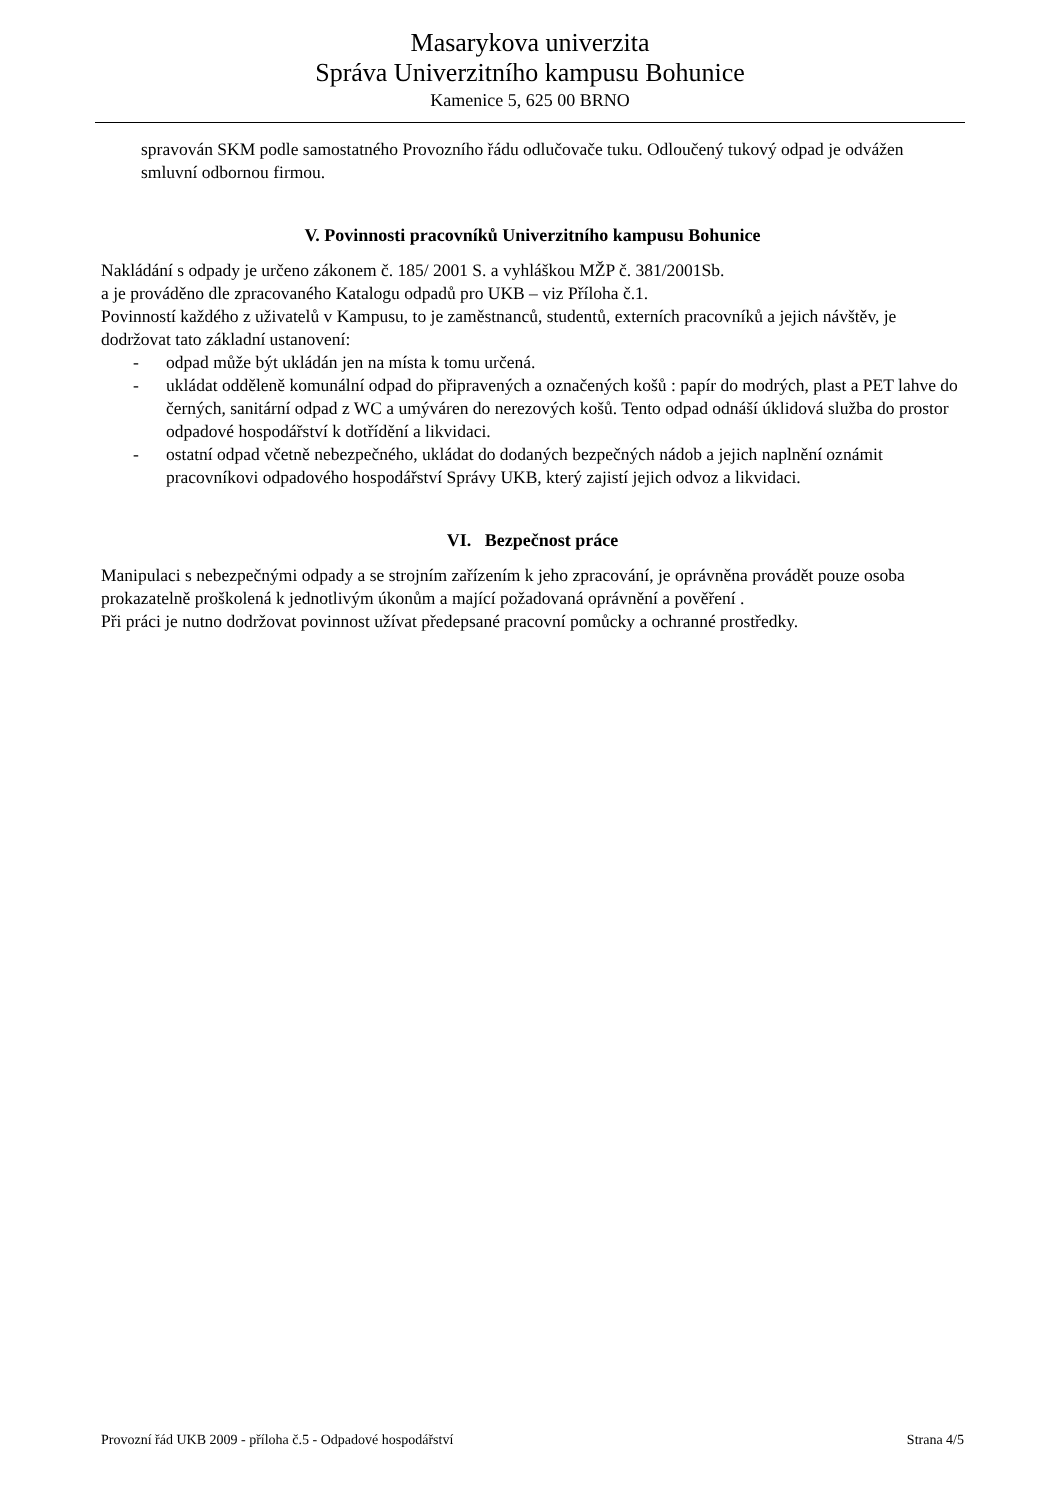Masarykova univerzita
Správa Univerzitního kampusu Bohunice
Kamenice 5, 625 00 BRNO
spravován SKM podle samostatného Provozního řádu odlučovače tuku. Odloučený tukový odpad je odvážen smluvní odbornou firmou.
V. Povinnosti pracovníků Univerzitního kampusu Bohunice
Nakládání s odpady je určeno zákonem č. 185/ 2001 S. a vyhláškou MŽP č. 381/2001Sb.
a je prováděno dle zpracovaného Katalogu odpadů pro UKB – viz Příloha č.1.
Povinností každého z uživatelů v Kampusu, to je zaměstnanců, studentů, externích pracovníků a jejich návštěv, je dodržovat tato základní ustanovení:
- odpad může být ukládán jen na místa k tomu určená.
- ukládat odděleně komunální odpad do připravených a označených košů : papír do modrých, plast a PET lahve do černých, sanitární odpad z WC a umýváren do nerezových košů. Tento odpad odnáší úklidová služba do prostor odpadové hospodářství k dotřídění a likvidaci.
- ostatní odpad včetně nebezpečného, ukládat do dodaných bezpečných nádob a jejich naplnění oznámit pracovníkovi odpadového hospodářství Správy UKB, který zajistí jejich odvoz a likvidaci.
VI. Bezpečnost práce
Manipulaci s nebezpečnými odpady a se strojním zařízením k jeho zpracování, je oprávněna provádět pouze osoba prokazatelně proškolená k jednotlivým úkonům a mající požadovaná oprávnění a pověření .
Při práci je nutno dodržovat povinnost užívat předepsané pracovní pomůcky a ochranné prostředky.
Provozní řád UKB 2009 - příloha č.5 - Odpadové hospodářství Strana 4/5